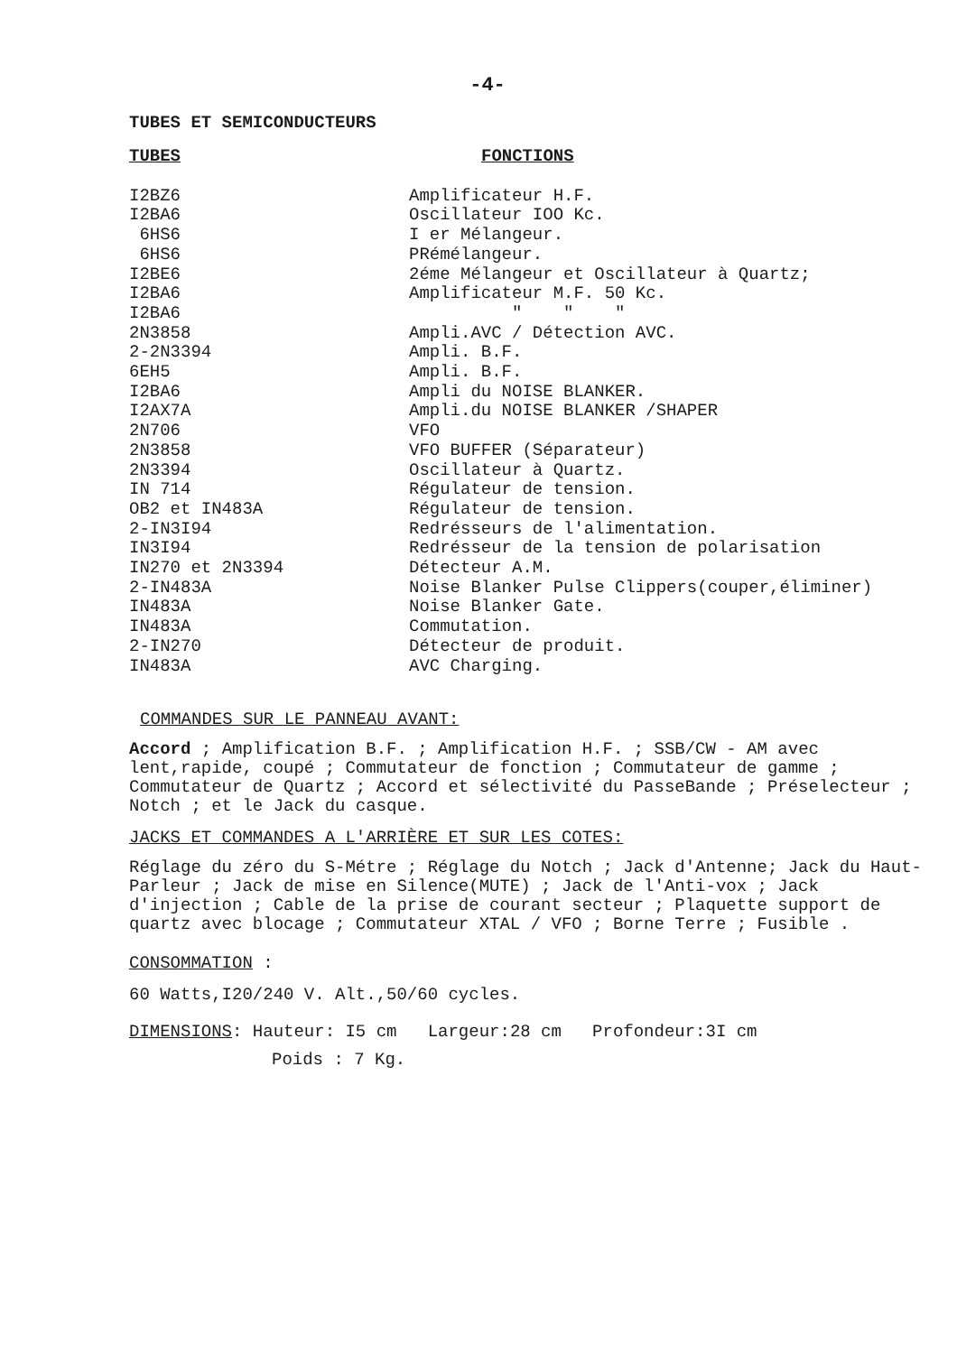-4-
TUBES ET SEMICONDUCTEURS
| TUBES | FONCTIONS |
| --- | --- |
| I2BZ6 | Amplificateur H.F. |
| I2BA6 | Oscillateur IOO Kc. |
| 6HS6 | I er Mélangeur. |
| 6HS6 | PRémélangeur. |
| I2BE6 | 2éme Mélangeur et Oscillateur à Quartz; |
| I2BA6 | Amplificateur M.F. 50 Kc. |
| I2BA6 | " " " |
| 2N3858 | Ampli.AVC / Détection AVC. |
| 2-2N3394 | Ampli. B.F. |
| 6EH5 | Ampli. B.F. |
| I2BA6 | Ampli du NOISE BLANKER. |
| I2AX7A | Ampli.du NOISE BLANKER /SHAPER |
| 2N706 | VFO |
| 2N3858 | VFO BUFFER (Séparateur) |
| 2N3394 | Oscillateur à Quartz. |
| IN 714 | Régulateur de tension. |
| OB2 et IN483A | Régulateur de tension. |
| 2-IN3I94 | Redrésseurs de l'alimentation. |
| IN3I94 | Redrésseur de la tension de polarisation |
| IN270 et 2N3394 | Détecteur A.M. |
| 2-IN483A | Noise Blanker Pulse Clippers(couper,éliminer) |
| IN483A | Noise Blanker Gate. |
| IN483A | Commutation. |
| 2-IN270 | Détecteur de produit. |
| IN483A | AVC Charging. |
COMMANDES SUR LE PANNEAU AVANT:
Accord ; Amplification B.F. ; Amplification H.F. ; SSB/CW - AM avec lent,rapide, coupé ; Commutateur de fonction ; Commutateur de gamme ; Commutateur de Quartz ; Accord et sélectivité du PasseBande ; Préselecteur ; Notch ; et le Jack du casque.
JACKS ET COMMANDES A L'ARRIÈRE ET SUR LES COTES:
Réglage du zéro du S-Métre ; Réglage du Notch ; Jack d'Antenne; Jack du Haut-Parleur ; Jack de mise en Silence(MUTE) ; Jack de l'Anti-vox ; Jack d'injection ; Cable de la prise de courant secteur ; Plaquette support de quartz avec blocage ; Commutateur XTAL / VFO ; Borne Terre ; Fusible .
CONSOMMATION :
60 Watts,I20/240 V. Alt.,50/60 cycles.
DIMENSIONS: Hauteur: I5 cm Largeur:28 cm Profondeur:3I cm
Poids : 7 Kg.